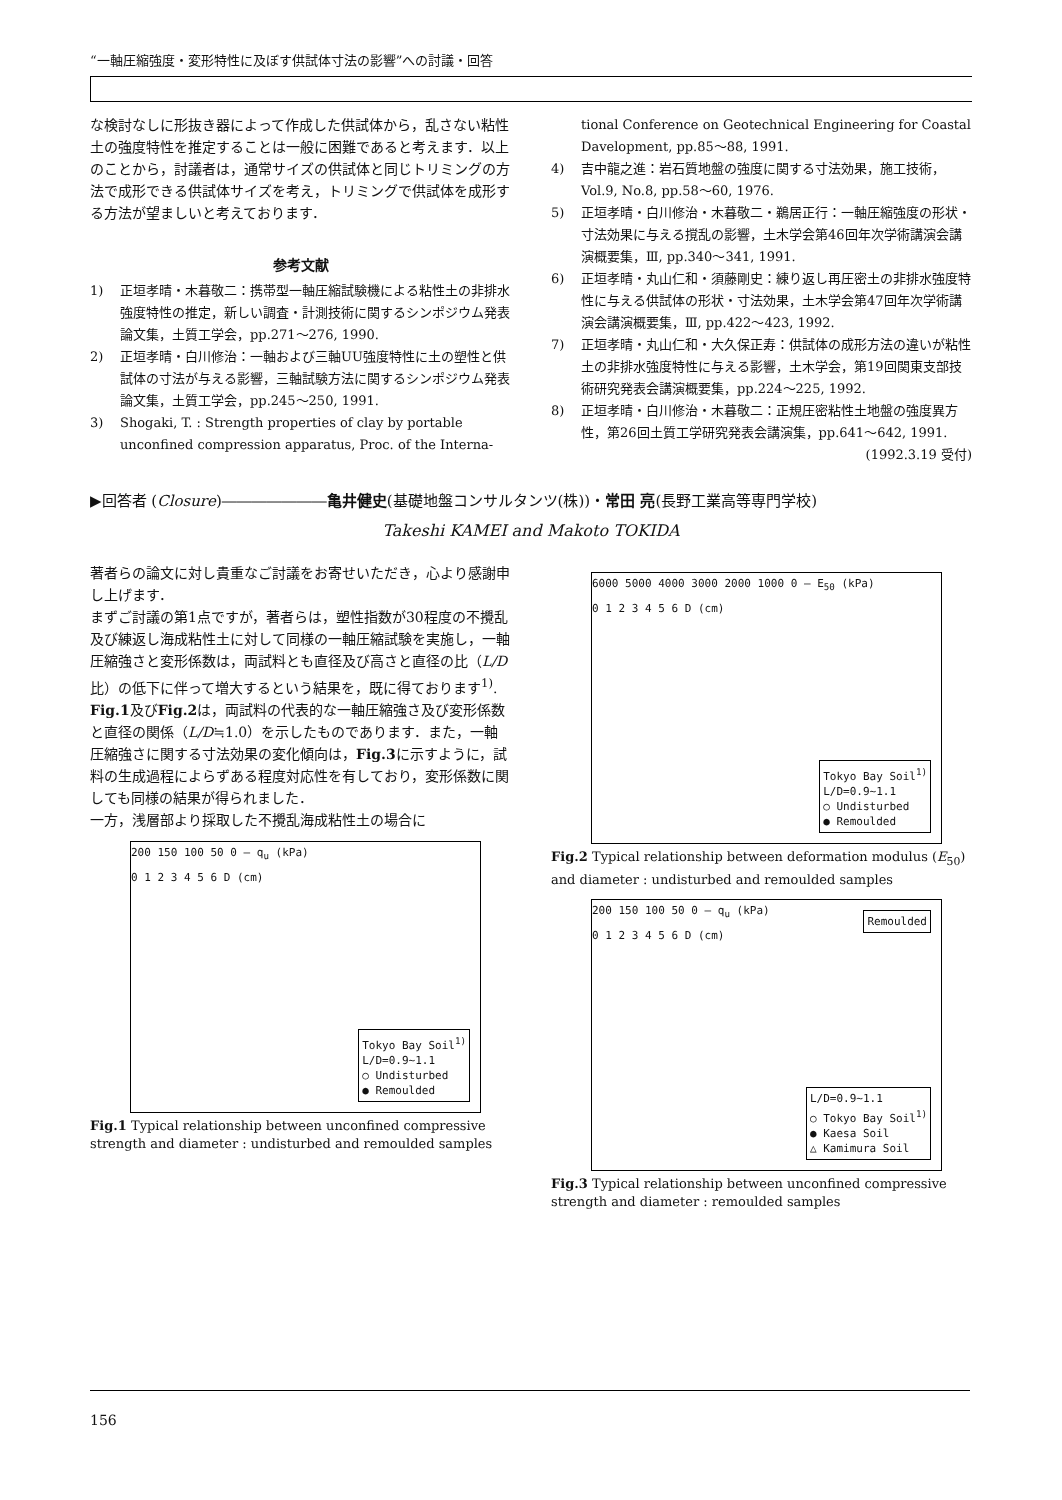“一軸圧縮強度・変形特性に及ぼす供試体寸法の影響”への討議・回答
な検討なしに形抜き器によって作成した供試体から，乱さない粘性土の強度特性を推定することは一般に困難であると考えます．以上のことから，討議者は，通常サイズの供試体と同じトリミングの方法で成形できる供試体サイズを考え，トリミングで供試体を成形する方法が望ましいと考えております．
参考文献
1) 正垣孝晴・木暮敬二：携帯型一軸圧縮試験機による粘性土の非排水強度特性の推定，新しい調査・計測技術に関するシンポジウム発表論文集，土質工学会，pp.271～276, 1990.
2) 正垣孝晴・白川修治：一軸および三軸UU強度特性に土の塑性と供試体の寸法が与える影響，三軸試験方法に関するシンポジウム発表論文集，土質工学会，pp.245～250, 1991.
3) Shogaki, T. : Strength properties of clay by portable unconfined compression apparatus, Proc. of the Interna-
tional Conference on Geotechnical Engineering for Coastal Davelopment, pp.85～88, 1991.
4) 吉中龍之進：岩石質地盤の強度に関する寸法効果，施工技術，Vol.9, No.8, pp.58～60, 1976.
5) 正垣孝晴・白川修治・木暮敬二・鵜居正行：一軸圧縮強度の形状・寸法効果に与える撹乱の影響，土木学会第46回年次学術講演会講演概要集，Ⅲ, pp.340～341, 1991.
6) 正垣孝晴・丸山仁和・須藤剛史：練り返し再圧密土の非排水強度特性に与える供試体の形状・寸法効果，土木学会第47回年次学術講演会講演概要集，Ⅲ, pp.422～423, 1992.
7) 正垣孝晴・丸山仁和・大久保正寿：供試体の成形方法の違いが粘性土の非排水強度特性に与える影響，土木学会，第19回関東支部技術研究発表会講演概要集，pp.224～225, 1992.
8) 正垣孝晴・白川修治・木暮敬二：正規圧密粘性土地盤の強度異方性，第26回土質工学研究発表会講演集，pp.641～642, 1991.
(1992.3.19 受付)
▶回答者 (Closure)―――――――亀井健史(基礎地盤コンサルタンツ(株))・常田 亮(長野工業高等専門学校)
Takeshi KAMEI and Makoto TOKIDA
著者らの論文に対し貴重なご討議をお寄せいただき，心より感謝申し上げます．
まずご討議の第1点ですが，著者らは，塑性指数が30程度の不攪乱及び練返し海成粘性土に対して同様の一軸圧縮試験を実施し，一軸圧縮強さと変形係数は，両試料とも直径及び高さと直径の比（L/D比）の低下に伴って増大するという結果を，既に得ております<sup>1)</sup>. Fig.1及びFig.2は，両試料の代表的な一軸圧縮強さ及び変形係数と直径の関係（L/D≒1.0）を示したものであります．また，一軸圧縮強さに関する寸法効果の変化傾向は，Fig.3に示すように，試料の生成過程によらずある程度対応性を有しており，変形係数に関しても同様の結果が得られました．
一方，浅層部より採取した不攪乱海成粘性土の場合に
200 150 100 50 0 — q<sub>u</sub> (kPa)
0 1 2 3 4 5 6 D (cm)
Tokyo Bay Soil<sup>1)</sup>
L/D=0.9~1.1
○ Undisturbed
● Remoulded
Fig.1 Typical relationship between unconfined compressive strength and diameter : undisturbed and remoulded samples
6000 5000 4000 3000 2000 1000 0 — E<sub>50</sub> (kPa)
0 1 2 3 4 5 6 D (cm)
Tokyo Bay Soil<sup>1)</sup>
L/D=0.9~1.1
○ Undisturbed
● Remoulded
Fig.2 Typical relationship between deformation modulus (E<sub>50</sub>) and diameter : undisturbed and remoulded samples
200 150 100 50 0 — q<sub>u</sub> (kPa)
0 1 2 3 4 5 6 D (cm)
Remoulded
L/D=0.9~1.1
○ Tokyo Bay Soil<sup>1)</sup>
● Kaesa Soil
△ Kamimura Soil
Fig.3 Typical relationship between unconfined compressive strength and diameter : remoulded samples
156